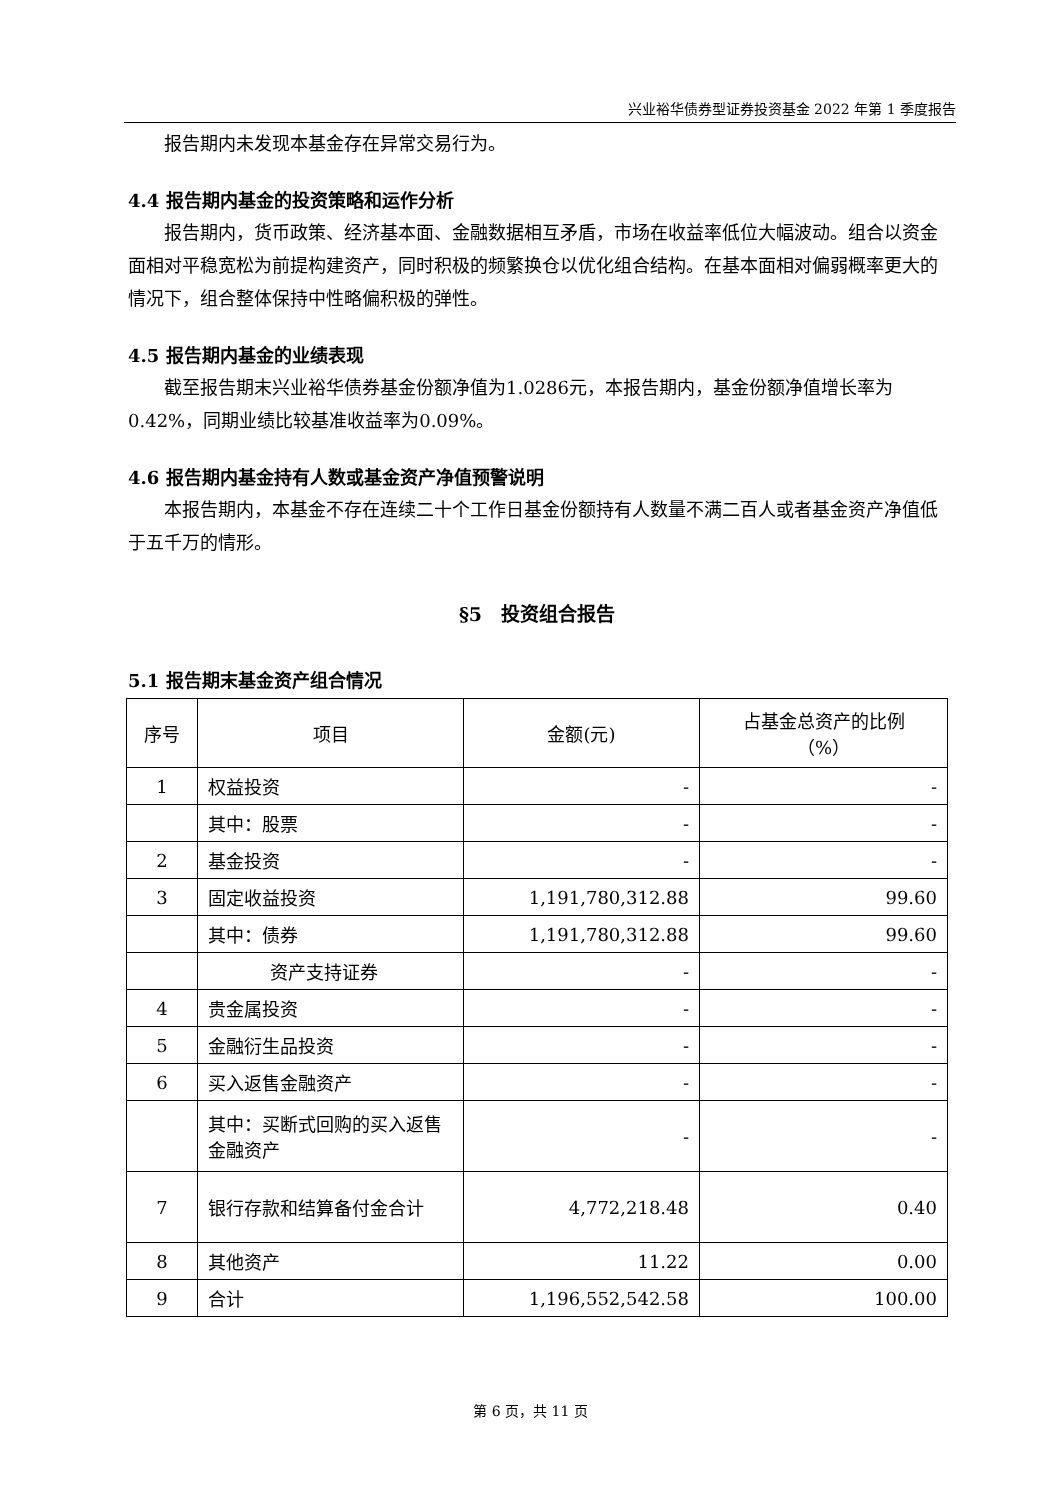兴业裕华债券型证券投资基金 2022 年第 1 季度报告
报告期内未发现本基金存在异常交易行为。
4.4 报告期内基金的投资策略和运作分析
报告期内，货币政策、经济基本面、金融数据相互矛盾，市场在收益率低位大幅波动。组合以资金面相对平稳宽松为前提构建资产，同时积极的频繁换仓以优化组合结构。在基本面相对偏弱概率更大的情况下，组合整体保持中性略偏积极的弹性。
4.5 报告期内基金的业绩表现
截至报告期末兴业裕华债券基金份额净值为1.0286元，本报告期内，基金份额净值增长率为0.42%，同期业绩比较基准收益率为0.09%。
4.6 报告期内基金持有人数或基金资产净值预警说明
本报告期内，本基金不存在连续二十个工作日基金份额持有人数量不满二百人或者基金资产净值低于五千万的情形。
§5　投资组合报告
5.1 报告期末基金资产组合情况
| 序号 | 项目 | 金额(元) | 占基金总资产的比例 （%） |
| --- | --- | --- | --- |
| 1 | 权益投资 | - | - |
| | 其中：股票 | - | - |
| 2 | 基金投资 | - | - |
| 3 | 固定收益投资 | 1,191,780,312.88 | 99.60 |
| | 其中：债券 | 1,191,780,312.88 | 99.60 |
| | 资产支持证券 | - | - |
| 4 | 贵金属投资 | - | - |
| 5 | 金融衍生品投资 | - | - |
| 6 | 买入返售金融资产 | - | - |
| | 其中：买断式回购的买入返售金融资产 | - | - |
| 7 | 银行存款和结算备付金合计 | 4,772,218.48 | 0.40 |
| 8 | 其他资产 | 11.22 | 0.00 |
| 9 | 合计 | 1,196,552,542.58 | 100.00 |
第 6 页，共 11 页